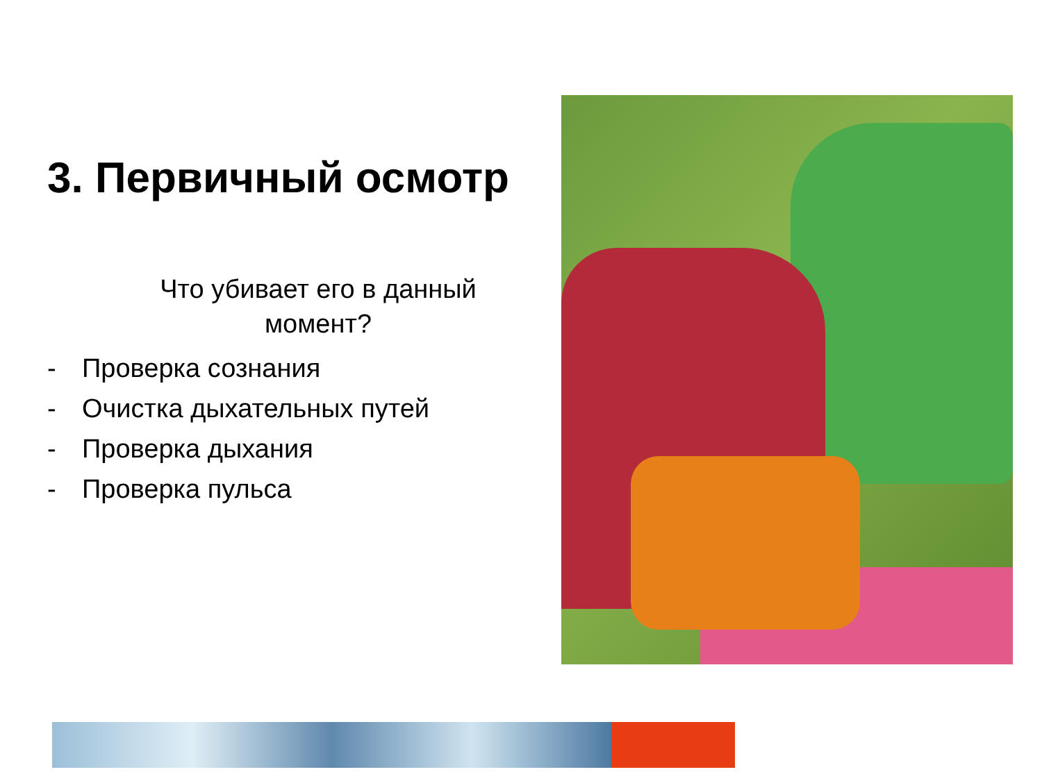3. Первичный осмотр
Что убивает его в данный
момент?
- Проверка сознания
- Очистка дыхательных путей
- Проверка дыхания
- Проверка пульса